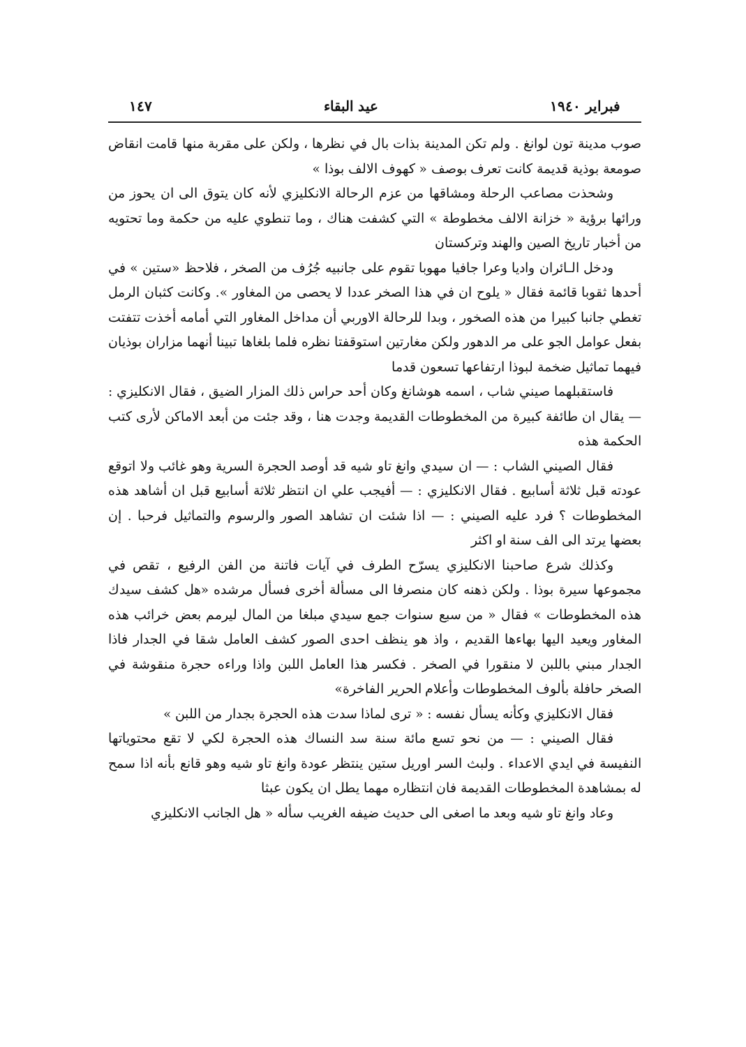فبراير ١٩٤٠ عيد البقاء ١٤٧
صوب مدينة تون لوانغ . ولم تكن المدينة بذات بال في نظرها ، ولكن على مقربة منها قامت انقاض صومعة بوذية قديمة كانت تعرف بوصف « كهوف الالف بوذا »
وشحذت مصاعب الرحلة ومشاقها من عزم الرحالة الانكليزي لأنه كان يتوق الى ان يحوز من ورائها برؤية « خزانة الالف مخطوطة » التي كشفت هناك ، وما تنطوي عليه من حكمة وما تحتويه من أخبار تاريخ الصين والهند وتركستان
ودخل الـائران واديا وعرا جافيا مهوبا تقوم على جانبيه جُرُف من الصخر ، فلاحظ «ستين » في أحدها ثقوبا قائمة فقال « يلوح ان في هذا الصخر عددا لا يحصى من المغاور ». وكانت كثبان الرمل تغطي جانبا كبيرا من هذه الصخور ، وبدا للرحالة الاوربي أن مداخل المغاور التي أمامه أخذت تتفتت بفعل عوامل الجو على مر الدهور ولكن مغارتين استوقفتا نظره فلما بلغاها تبينا أنهما مزاران بوذيان فيهما تماثيل ضخمة لبوذا ارتفاعها تسعون قدما
فاستقبلهما صيني شاب ، اسمه هوشانغ وكان أحد حراس ذلك المزار الضيق ، فقال الانكليزي : — يقال ان طائفة كبيرة من المخطوطات القديمة وجدت هنا ، وقد جئت من أبعد الاماكن لأرى كتب الحكمة هذه
فقال الصيني الشاب : — ان سيدي وانغ تاو شيه قد أوصد الحجرة السرية وهو غائب ولا اتوقع عودته قبل ثلاثة أسابيع . فقال الانكليزي : — أفيجب علي ان انتظر ثلاثة أسابيع قبل ان أشاهد هذه المخطوطات ؟ فرد عليه الصيني : — اذا شئت ان تشاهد الصور والرسوم والتماثيل فرحبا . إن بعضها يرتد الى الف سنة او اكثر
وكذلك شرع صاحبنا الانكليزي يسرّح الطرف في آيات فاتنة من الفن الرفيع ، تقص في مجموعها سيرة بوذا . ولكن ذهنه كان منصرفا الى مسألة أخرى فسأل مرشده «هل كشف سيدك هذه المخطوطات » فقال « من سبع سنوات جمع سيدي مبلغا من المال ليرمم بعض خرائب هذه المغاور ويعيد اليها بهاءها القديم ، واذ هو ينظف احدى الصور كشف العامل شقا في الجدار فاذا الجدار مبني باللبن لا منقورا في الصخر . فكسر هذا العامل اللبن واذا وراءه حجرة منقوشة في الصخر حافلة بألوف المخطوطات وأعلام الحرير الفاخرة»
فقال الانكليزي وكأنه يسأل نفسه : « ترى لماذا سدت هذه الحجرة بجدار من اللبن »
فقال الصيني : — من نحو تسع مائة سنة سد النساك هذه الحجرة لكي لا تقع محتوياتها النفيسة في ايدي الاعداء . ولبث السر اوريل ستين ينتظر عودة وانغ تاو شيه وهو قانع بأنه اذا سمح له بمشاهدة المخطوطات القديمة فان انتظاره مهما يطل ان يكون عبثا
وعاد وانغ تاو شيه وبعد ما اصغى الى حديث ضيفه الغريب سأله « هل الجانب الانكليزي